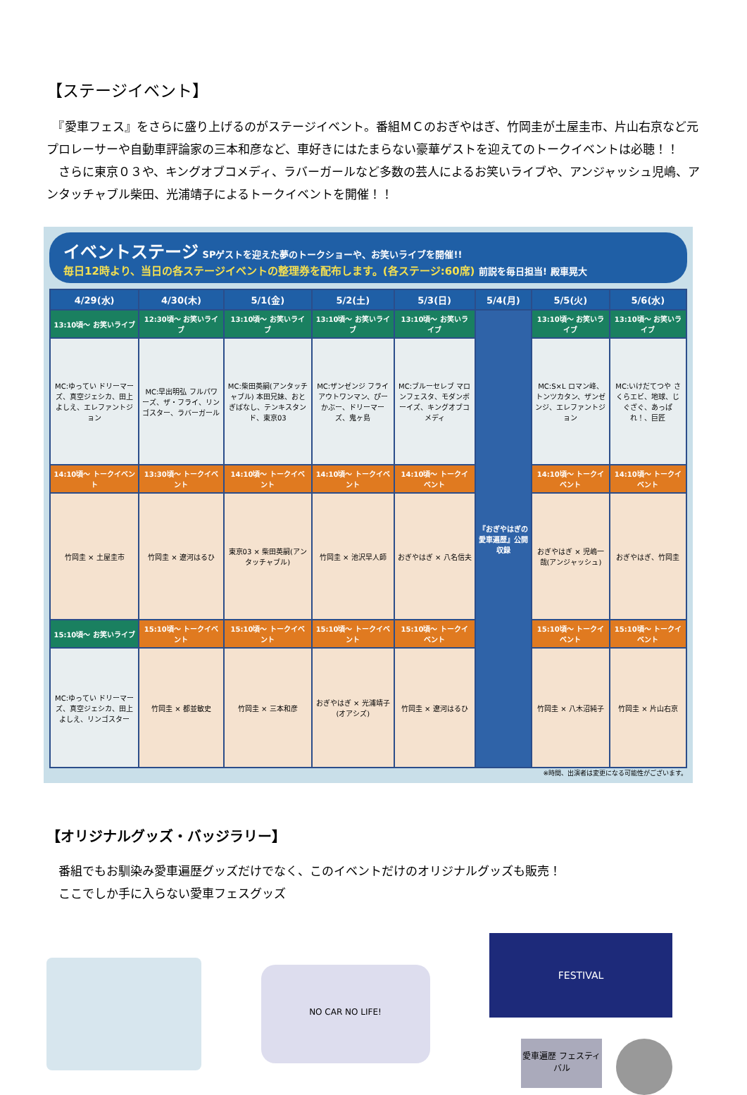【ステージイベント】
　『愛車フェス』をさらに盛り上げるのがステージイベント。番組ＭＣのおぎやはぎ、竹岡圭が土屋圭市、片山右京など元プロレーサーや自動車評論家の三本和彦など、車好きにはたまらない豪華ゲストを迎えてのトークイベントは必聴！！
　さらに東京０３や、キングオブコメディ、ラバーガールなど多数の芸人によるお笑いライブや、アンジャッシュ児嶋、アンタッチャブル柴田、光浦靖子によるトークイベントを開催！！
イベントステージ SPゲストを迎えた夢のトークショーや、お笑いライブを開催!!
毎日12時より、当日の各ステージイベントの整理券を配布します。(各ステージ:60席) 前説を毎日担当! 殿車晃大
| 4/29(水) | 4/30(木) | 5/1(金) | 5/2(土) | 5/3(日) | 5/4(月) | 5/5(火) | 5/6(水) |
| --- | --- | --- | --- | --- | --- | --- | --- |
| 13:10頃～ お笑いライブ | 12:30頃～ お笑いライブ | 13:10頃～ お笑いライブ | 13:10頃～ お笑いライブ | 13:10頃～ お笑いライブ | 『おぎやはぎの愛車遍歴』公開収録 | 13:10頃～ お笑いライブ | 13:10頃～ お笑いライブ |
| MC:ゆってい ドリーマーズ、真空ジェシカ、田上よしえ、エレファントジョン | MC:早出明弘 フルパワーズ、ザ・フライ、リンゴスター、ラバーガール | MC:柴田英嗣(アンタッチャブル) 本田兄妹、おとぎばなし、テンキスタンド、東京03 | MC:ザンゼンジ フライアウトワンマン、ぴーかぶー、ドリーマーズ、鬼ヶ島 | MC:ブルーセレブ マロンフェスタ、モダンボーイズ、キングオブコメディ | | MC:S×L ロマン峰、トンツカタン、ザンゼンジ、エレファントジョン | MC:いけだてつや さくらエビ、地球、じぐざぐ、あっぱれ！、巨匠 |
| 14:10頃～ トークイベント | 13:30頃～ トークイベント | 14:10頃～ トークイベント | 14:10頃～ トークイベント | 14:10頃～ トークイベント | | 14:10頃～ トークイベント | 14:10頃～ トークイベント |
| 竹岡圭 × 土屋圭市 | 竹岡圭 × 遼河はるひ | 東京03 × 柴田英嗣(アンタッチャブル) | 竹岡圭 × 池沢早人師 | おぎやはぎ × 八名信夫 | | おぎやはぎ × 児嶋一哉(アンジャッシュ) | おぎやはぎ、竹岡圭 |
| 15:10頃～ お笑いライブ | 15:10頃～ トークイベント | 15:10頃～ トークイベント | 15:10頃～ トークイベント | 15:10頃～ トークイベント | | 15:10頃～ トークイベント | 15:10頃～ トークイベント |
| MC:ゆってい ドリーマーズ、真空ジェシカ、田上よしえ、リンゴスター | 竹岡圭 × 都並敏史 | 竹岡圭 × 三本和彦 | おぎやはぎ × 光浦靖子(オアシズ) | 竹岡圭 × 遼河はるひ | | 竹岡圭 × 八木沼純子 | 竹岡圭 × 片山右京 |
※時間、出演者は変更になる可能性がございます。
【オリジナルグッズ・バッジラリー】
　番組でもお馴染み愛車遍歴グッズだけでなく、このイベントだけのオリジナルグッズも販売！
　ここでしか手に入らない愛車フェスグッズ
NO CAR NO LIFE!
FESTIVAL
愛車遍歴 フェスティバル